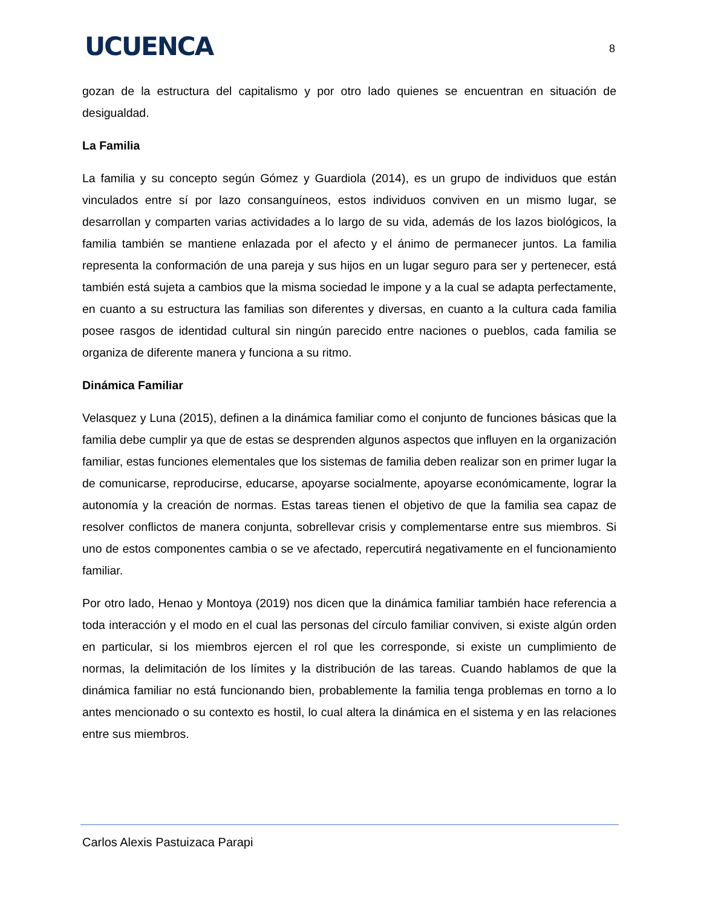UCUENCA
8
gozan de la estructura del capitalismo y por otro lado quienes se encuentran en situación de desigualdad.
La Familia
La familia y su concepto según Gómez y Guardiola (2014), es un grupo de individuos que están vinculados entre sí por lazo consanguíneos, estos individuos conviven en un mismo lugar, se desarrollan y comparten varias actividades a lo largo de su vida, además de los lazos biológicos, la familia también se mantiene enlazada por el afecto y el ánimo de permanecer juntos. La familia representa la conformación de una pareja y sus hijos en un lugar seguro para ser y pertenecer, está también está sujeta a cambios que la misma sociedad le impone y a la cual se adapta perfectamente, en cuanto a su estructura las familias son diferentes y diversas, en cuanto a la cultura cada familia posee rasgos de identidad cultural sin ningún parecido entre naciones o pueblos, cada familia se organiza de diferente manera y funciona a su ritmo.
Dinámica Familiar
Velasquez y Luna (2015), definen a la dinámica familiar como el conjunto de funciones básicas que la familia debe cumplir ya que de estas se desprenden algunos aspectos que influyen en la organización familiar, estas funciones elementales que los sistemas de familia deben realizar son en primer lugar la de comunicarse, reproducirse, educarse, apoyarse socialmente, apoyarse económicamente, lograr la autonomía y la creación de normas. Estas tareas tienen el objetivo de que la familia sea capaz de resolver conflictos de manera conjunta, sobrellevar crisis y complementarse entre sus miembros. Si uno de estos componentes cambia o se ve afectado, repercutirá negativamente en el funcionamiento familiar.
Por otro lado, Henao y Montoya (2019) nos dicen que la dinámica familiar también hace referencia a toda interacción y el modo en el cual las personas del círculo familiar conviven, si existe algún orden en particular, si los miembros ejercen el rol que les corresponde, si existe un cumplimiento de normas, la delimitación de los límites y la distribución de las tareas. Cuando hablamos de que la dinámica familiar no está funcionando bien, probablemente la familia tenga problemas en torno a lo antes mencionado o su contexto es hostil, lo cual altera la dinámica en el sistema y en las relaciones entre sus miembros.
Carlos Alexis Pastuizaca Parapi